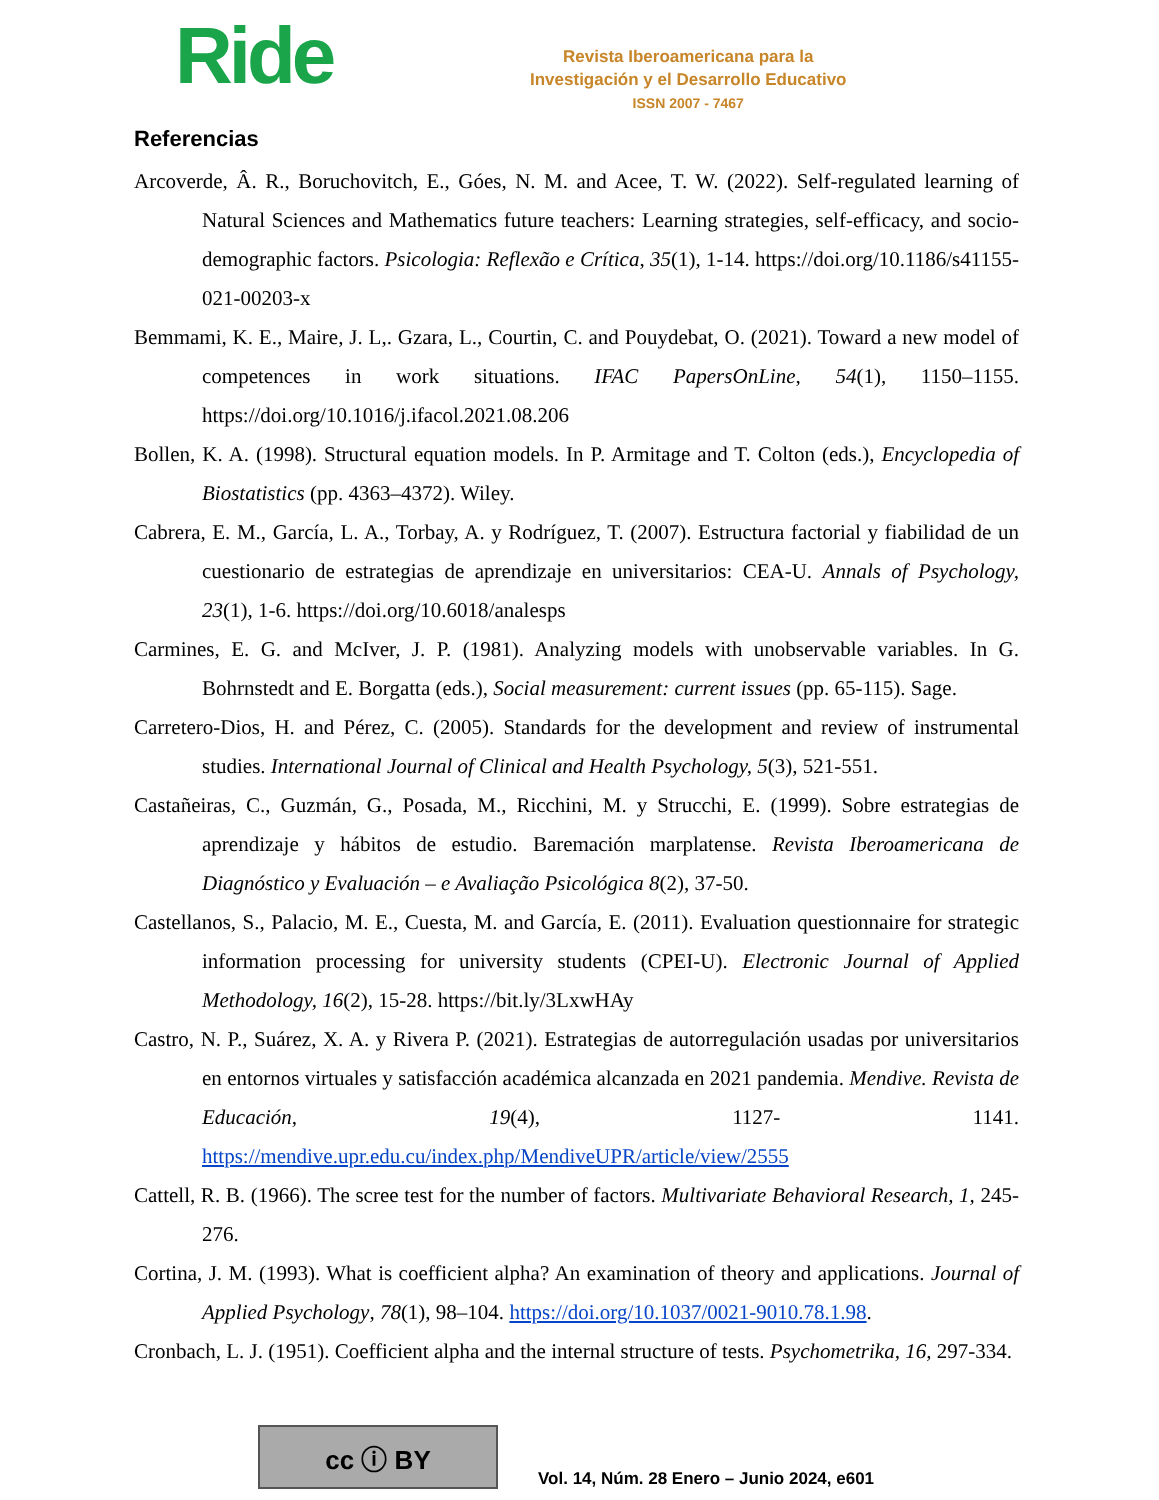Ride
Revista Iberoamericana para la
Investigación y el Desarrollo Educativo
ISSN 2007 - 7467
Referencias
Arcoverde, Â. R., Boruchovitch, E., Góes, N. M. and Acee, T. W. (2022). Self-regulated learning of Natural Sciences and Mathematics future teachers: Learning strategies, self-efficacy, and socio-demographic factors. Psicologia: Reflexão e Crítica, 35(1), 1-14. https://doi.org/10.1186/s41155-021-00203-x
Bemmami, K. E., Maire, J. L,. Gzara, L., Courtin, C. and Pouydebat, O. (2021). Toward a new model of competences in work situations. IFAC PapersOnLine, 54(1), 1150–1155. https://doi.org/10.1016/j.ifacol.2021.08.206
Bollen, K. A. (1998). Structural equation models. In P. Armitage and T. Colton (eds.), Encyclopedia of Biostatistics (pp. 4363–4372). Wiley.
Cabrera, E. M., García, L. A., Torbay, A. y Rodríguez, T. (2007). Estructura factorial y fiabilidad de un cuestionario de estrategias de aprendizaje en universitarios: CEA-U. Annals of Psychology, 23(1), 1-6. https://doi.org/10.6018/analesps
Carmines, E. G. and McIver, J. P. (1981). Analyzing models with unobservable variables. In G. Bohrnstedt and E. Borgatta (eds.), Social measurement: current issues (pp. 65-115). Sage.
Carretero-Dios, H. and Pérez, C. (2005). Standards for the development and review of instrumental studies. International Journal of Clinical and Health Psychology, 5(3), 521-551.
Castañeiras, C., Guzmán, G., Posada, M., Ricchini, M. y Strucchi, E. (1999). Sobre estrategias de aprendizaje y hábitos de estudio. Baremación marplatense. Revista Iberoamericana de Diagnóstico y Evaluación – e Avaliação Psicológica 8(2), 37-50.
Castellanos, S., Palacio, M. E., Cuesta, M. and García, E. (2011). Evaluation questionnaire for strategic information processing for university students (CPEI-U). Electronic Journal of Applied Methodology, 16(2), 15-28. https://bit.ly/3LxwHAy
Castro, N. P., Suárez, X. A. y Rivera P. (2021). Estrategias de autorregulación usadas por universitarios en entornos virtuales y satisfacción académica alcanzada en 2021 pandemia. Mendive. Revista de Educación, 19(4), 1127- 1141. https://mendive.upr.edu.cu/index.php/MendiveUPR/article/view/2555
Cattell, R. B. (1966). The scree test for the number of factors. Multivariate Behavioral Research, 1, 245-276.
Cortina, J. M. (1993). What is coefficient alpha? An examination of theory and applications. Journal of Applied Psychology, 78(1), 98–104. https://doi.org/10.1037/0021-9010.78.1.98.
Cronbach, L. J. (1951). Coefficient alpha and the internal structure of tests. Psychometrika, 16, 297-334.
cc ⓘ BY
Vol. 14, Núm. 28 Enero – Junio 2024, e601